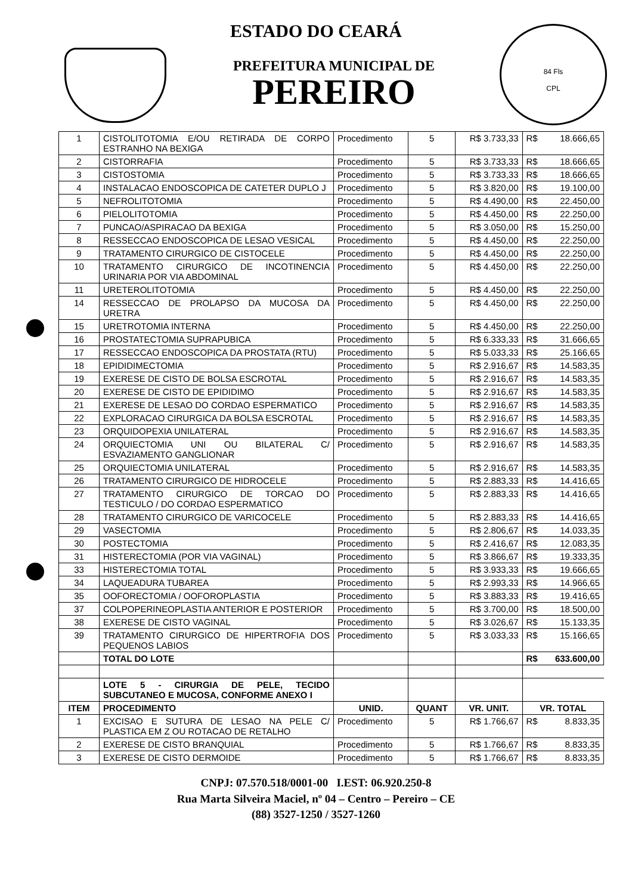84 Fls
CPL
ESTADO DO CEARÁ
PREFEITURA MUNICIPAL DE
PEREIRO
| 1 | CISTOLITOTOMIA E/OU RETIRADA DE CORPO ESTRANHO NA BEXIGA | Procedimento | 5 | R$ 3.733,33 | R$ | 18.666,65 |
| 2 | CISTORRAFIA | Procedimento | 5 | R$ 3.733,33 | R$ | 18.666,65 |
| 3 | CISTOSTOMIA | Procedimento | 5 | R$ 3.733,33 | R$ | 18.666,65 |
| 4 | INSTALACAO ENDOSCOPICA DE CATETER DUPLO J | Procedimento | 5 | R$ 3.820,00 | R$ | 19.100,00 |
| 5 | NEFROLITOTOMIA | Procedimento | 5 | R$ 4.490,00 | R$ | 22.450,00 |
| 6 | PIELOLITOTOMIA | Procedimento | 5 | R$ 4.450,00 | R$ | 22.250,00 |
| 7 | PUNCAO/ASPIRACAO DA BEXIGA | Procedimento | 5 | R$ 3.050,00 | R$ | 15.250,00 |
| 8 | RESSECCAO ENDOSCOPICA DE LESAO VESICAL | Procedimento | 5 | R$ 4.450,00 | R$ | 22.250,00 |
| 9 | TRATAMENTO CIRURGICO DE CISTOCELE | Procedimento | 5 | R$ 4.450,00 | R$ | 22.250,00 |
| 10 | TRATAMENTO CIRURGICO DE INCOTINENCIA URINARIA POR VIA ABDOMINAL | Procedimento | 5 | R$ 4.450,00 | R$ | 22.250,00 |
| 11 | URETEROLITOTOMIA | Procedimento | 5 | R$ 4.450,00 | R$ | 22.250,00 |
| 14 | RESSECCAO DE PROLAPSO DA MUCOSA DA URETRA | Procedimento | 5 | R$ 4.450,00 | R$ | 22.250,00 |
| 15 | URETROTOMIA INTERNA | Procedimento | 5 | R$ 4.450,00 | R$ | 22.250,00 |
| 16 | PROSTATECTOMIA SUPRAPUBICA | Procedimento | 5 | R$ 6.333,33 | R$ | 31.666,65 |
| 17 | RESSECCAO ENDOSCOPICA DA PROSTATA (RTU) | Procedimento | 5 | R$ 5.033,33 | R$ | 25.166,65 |
| 18 | EPIDIDIMECTOMIA | Procedimento | 5 | R$ 2.916,67 | R$ | 14.583,35 |
| 19 | EXERESE DE CISTO DE BOLSA ESCROTAL | Procedimento | 5 | R$ 2.916,67 | R$ | 14.583,35 |
| 20 | EXERESE DE CISTO DE EPIDIDIMO | Procedimento | 5 | R$ 2.916,67 | R$ | 14.583,35 |
| 21 | EXERESE DE LESAO DO CORDAO ESPERMATICO | Procedimento | 5 | R$ 2.916,67 | R$ | 14.583,35 |
| 22 | EXPLORACAO CIRURGICA DA BOLSA ESCROTAL | Procedimento | 5 | R$ 2.916,67 | R$ | 14.583,35 |
| 23 | ORQUIDOPEXIA UNILATERAL | Procedimento | 5 | R$ 2.916,67 | R$ | 14.583,35 |
| 24 | ORQUIECTOMIA UNI OU BILATERAL C/ ESVAZIAMENTO GANGLIONAR | Procedimento | 5 | R$ 2.916,67 | R$ | 14.583,35 |
| 25 | ORQUIECTOMIA UNILATERAL | Procedimento | 5 | R$ 2.916,67 | R$ | 14.583,35 |
| 26 | TRATAMENTO CIRURGICO DE HIDROCELE | Procedimento | 5 | R$ 2.883,33 | R$ | 14.416,65 |
| 27 | TRATAMENTO CIRURGICO DE TORCAO DO TESTICULO / DO CORDAO ESPERMATICO | Procedimento | 5 | R$ 2.883,33 | R$ | 14.416,65 |
| 28 | TRATAMENTO CIRURGICO DE VARICOCELE | Procedimento | 5 | R$ 2.883,33 | R$ | 14.416,65 |
| 29 | VASECTOMIA | Procedimento | 5 | R$ 2.806,67 | R$ | 14.033,35 |
| 30 | POSTECTOMIA | Procedimento | 5 | R$ 2.416,67 | R$ | 12.083,35 |
| 31 | HISTERECTOMIA (POR VIA VAGINAL) | Procedimento | 5 | R$ 3.866,67 | R$ | 19.333,35 |
| 33 | HISTERECTOMIA TOTAL | Procedimento | 5 | R$ 3.933,33 | R$ | 19.666,65 |
| 34 | LAQUEADURA TUBAREA | Procedimento | 5 | R$ 2.993,33 | R$ | 14.966,65 |
| 35 | OOFORECTOMIA / OOFOROPLASTIA | Procedimento | 5 | R$ 3.883,33 | R$ | 19.416,65 |
| 37 | COLPOPERINEOPLASTIA ANTERIOR E POSTERIOR | Procedimento | 5 | R$ 3.700,00 | R$ | 18.500,00 |
| 38 | EXERESE DE CISTO VAGINAL | Procedimento | 5 | R$ 3.026,67 | R$ | 15.133,35 |
| 39 | TRATAMENTO CIRURGICO DE HIPERTROFIA DOS PEQUENOS LABIOS | Procedimento | 5 | R$ 3.033,33 | R$ | 15.166,65 |
| | TOTAL DO LOTE | | | | R$ | 633.600,00 |
| | LOTE 5 - CIRURGIA DE PELE, TECIDO SUBCUTANEO E MUCOSA, CONFORME ANEXO I | | | | | |
| ITEM | PROCEDIMENTO | UNID. | QUANT | VR. UNIT. | VR. TOTAL | |
| 1 | EXCISAO E SUTURA DE LESAO NA PELE C/ PLASTICA EM Z OU ROTACAO DE RETALHO | Procedimento | 5 | R$ 1.766,67 | R$ | 8.833,35 |
| 2 | EXERESE DE CISTO BRANQUIAL | Procedimento | 5 | R$ 1.766,67 | R$ | 8.833,35 |
| 3 | EXERESE DE CISTO DERMOIDE | Procedimento | 5 | R$ 1.766,67 | R$ | 8.833,35 |
CNPJ: 07.570.518/0001-00 I.EST: 06.920.250-8
Rua Marta Silveira Maciel, nº 04 – Centro – Pereiro – CE
(88) 3527-1250 / 3527-1260